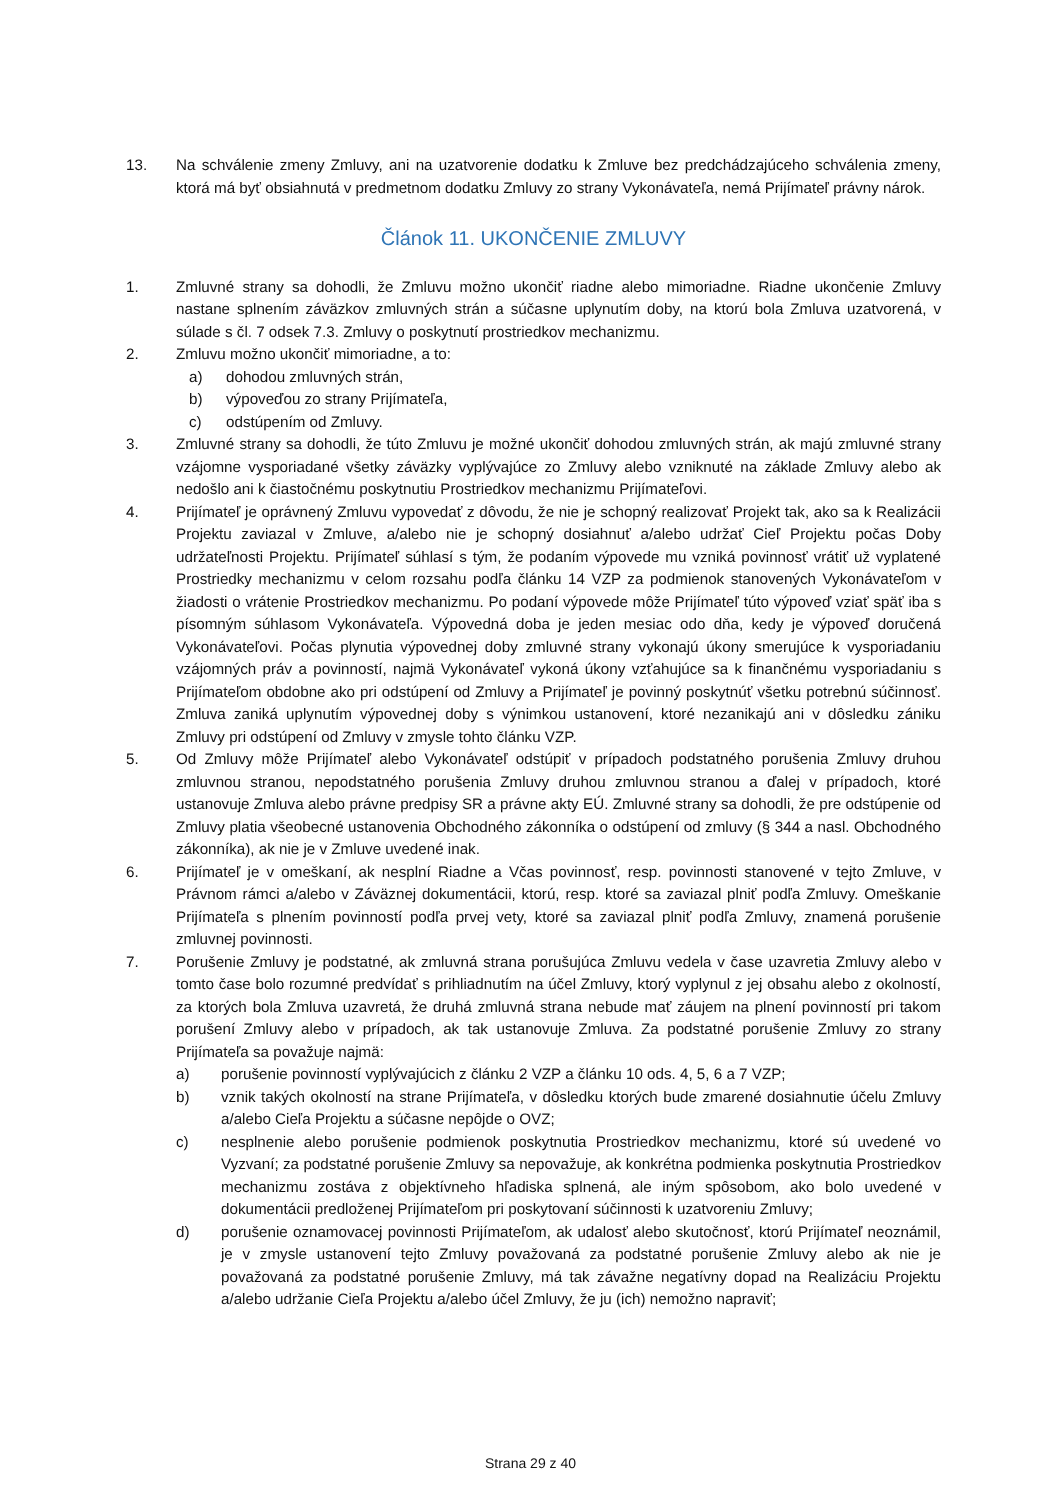13. Na schválenie zmeny Zmluvy, ani na uzatvorenie dodatku k Zmluve bez predchádzajúceho schválenia zmeny, ktorá má byť obsiahnutá v predmetnom dodatku Zmluvy zo strany Vykonávateľa, nemá Prijímateľ právny nárok.
Článok 11. UKONČENIE ZMLUVY
1. Zmluvné strany sa dohodli, že Zmluvu možno ukončiť riadne alebo mimoriadne. Riadne ukončenie Zmluvy nastane splnením záväzkov zmluvných strán a súčasne uplynutím doby, na ktorú bola Zmluva uzatvorená, v súlade s čl. 7 odsek 7.3. Zmluvy o poskytnutí prostriedkov mechanizmu.
2. Zmluvu možno ukončiť mimoriadne, a to:
a) dohodou zmluvných strán,
b) výpoveďou zo strany Prijímateľa,
c) odstúpením od Zmluvy.
3. Zmluvné strany sa dohodli, že túto Zmluvu je možné ukončiť dohodou zmluvných strán, ak majú zmluvné strany vzájomne vysporiadané všetky záväzky vyplývajúce zo Zmluvy alebo vzniknuté na základe Zmluvy alebo ak nedošlo ani k čiastočnému poskytnutiu Prostriedkov mechanizmu Prijímateľovi.
4. Prijímateľ je oprávnený Zmluvu vypovedať z dôvodu, že nie je schopný realizovať Projekt tak, ako sa k Realizácii Projektu zaviazal v Zmluve, a/alebo nie je schopný dosiahnuť a/alebo udržať Cieľ Projektu počas Doby udržateľnosti Projektu. Prijímateľ súhlasí s tým, že podaním výpovede mu vzniká povinnosť vrátiť už vyplatené Prostriedky mechanizmu v celom rozsahu podľa článku 14 VZP za podmienok stanovených Vykonávateľom v žiadosti o vrátenie Prostriedkov mechanizmu. Po podaní výpovede môže Prijímateľ túto výpoveď vziať späť iba s písomným súhlasom Vykonávateľa. Výpovedná doba je jeden mesiac odo dňa, kedy je výpoveď doručená Vykonávateľovi. Počas plynutia výpovednej doby zmluvné strany vykonajú úkony smerujúce k vysporiadaniu vzájomných práv a povinností, najmä Vykonávateľ vykoná úkony vzťahujúce sa k finančnému vysporiadaniu s Prijímateľom obdobne ako pri odstúpení od Zmluvy a Prijímateľ je povinný poskytnúť všetku potrebnú súčinnosť. Zmluva zaniká uplynutím výpovednej doby s výnimkou ustanovení, ktoré nezanikajú ani v dôsledku zániku Zmluvy pri odstúpení od Zmluvy v zmysle tohto článku VZP.
5. Od Zmluvy môže Prijímateľ alebo Vykonávateľ odstúpiť v prípadoch podstatného porušenia Zmluvy druhou zmluvnou stranou, nepodstatného porušenia Zmluvy druhou zmluvnou stranou a ďalej v prípadoch, ktoré ustanovuje Zmluva alebo právne predpisy SR a právne akty EÚ. Zmluvné strany sa dohodli, že pre odstúpenie od Zmluvy platia všeobecné ustanovenia Obchodného zákonníka o odstúpení od zmluvy (§ 344 a nasl. Obchodného zákonníka), ak nie je v Zmluve uvedené inak.
6. Prijímateľ je v omeškaní, ak nesplní Riadne a Včas povinnosť, resp. povinnosti stanovené v tejto Zmluve, v Právnom rámci a/alebo v Záväznej dokumentácii, ktorú, resp. ktoré sa zaviazal plniť podľa Zmluvy. Omeškanie Prijímateľa s plnením povinností podľa prvej vety, ktoré sa zaviazal plniť podľa Zmluvy, znamená porušenie zmluvnej povinnosti.
7. Porušenie Zmluvy je podstatné, ak zmluvná strana porušujúca Zmluvu vedela v čase uzavretia Zmluvy alebo v tomto čase bolo rozumné predvídať s prihliadnutím na účel Zmluvy, ktorý vyplynul z jej obsahu alebo z okolností, za ktorých bola Zmluva uzavretá, že druhá zmluvná strana nebude mať záujem na plnení povinností pri takom porušení Zmluvy alebo v prípadoch, ak tak ustanovuje Zmluva. Za podstatné porušenie Zmluvy zo strany Prijímateľa sa považuje najmä:
a) porušenie povinností vyplývajúcich z článku 2 VZP a článku 10 ods. 4, 5, 6 a 7 VZP;
b) vznik takých okolností na strane Prijímateľa, v dôsledku ktorých bude zmarené dosiahnutie účelu Zmluvy a/alebo Cieľa Projektu a súčasne nepôjde o OVZ;
c) nesplnenie alebo porušenie podmienok poskytnutia Prostriedkov mechanizmu, ktoré sú uvedené vo Vyzvaní; za podstatné porušenie Zmluvy sa nepovažuje, ak konkrétna podmienka poskytnutia Prostriedkov mechanizmu zostáva z objektívneho hľadiska splnená, ale iným spôsobom, ako bolo uvedené v dokumentácii predloženej Prijímateľom pri poskytovaní súčinnosti k uzatvoreniu Zmluvy;
d) porušenie oznamovacej povinnosti Prijímateľom, ak udalosť alebo skutočnosť, ktorú Prijímateľ neoznámil, je v zmysle ustanovení tejto Zmluvy považovaná za podstatné porušenie Zmluvy alebo ak nie je považovaná za podstatné porušenie Zmluvy, má tak závažne negatívny dopad na Realizáciu Projektu a/alebo udržanie Cieľa Projektu a/alebo účel Zmluvy, že ju (ich) nemožno napraviť;
Strana 29 z 40